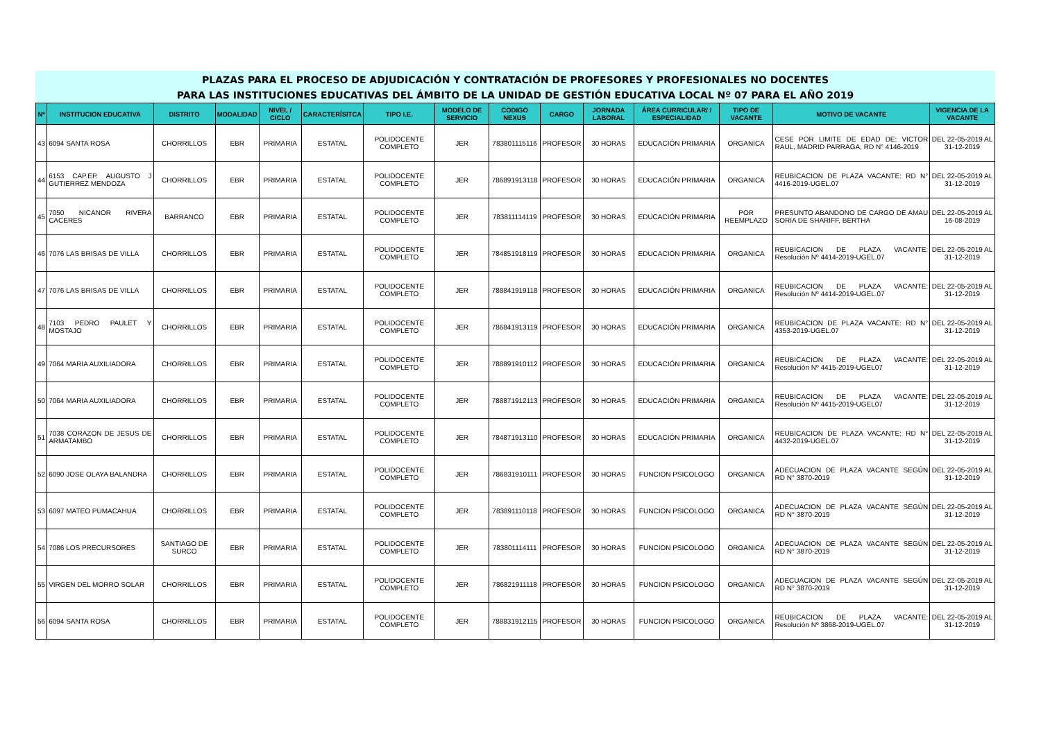PLAZAS PARA EL PROCESO DE ADJUDICACIÓN Y CONTRATACIÓN DE PROFESORES Y PROFESIONALES NO DOCENTES
PARA LAS INSTITUCIONES EDUCATIVAS DEL ÁMBITO DE LA UNIDAD DE GESTIÓN EDUCATIVA LOCAL Nº 07 PARA EL AÑO 2019
| Nº | INSTITUCION EDUCATIVA | DISTRITO | MODALIDAD | NIVEL / CICLO | CARACTERÍSITCA | TIPO I.E. | MODELO DE SERVICIO | CODIGO NEXUS | CARGO | JORNADA LABORAL | ÁREA CURRICULAR/ / ESPECIALIDAD | TIPO DE VACANTE | MOTIVO DE VACANTE | VIGENCIA DE LA VACANTE |
| --- | --- | --- | --- | --- | --- | --- | --- | --- | --- | --- | --- | --- | --- | --- |
| 43 | 6094 SANTA ROSA | CHORRILLOS | EBR | PRIMARIA | ESTATAL | POLIDOCENTE COMPLETO | JER | 783801115116 | PROFESOR | 30 HORAS | EDUCACIÓN PRIMARIA | ORGANICA | CESE POR LIMITE DE EDAD DE: VICTOR RAUL, MADRID PARRAGA, RD N° 4146-2019 | DEL 22-05-2019 AL 31-12-2019 |
| 44 | 6153 CAP.EP. AUGUSTO J GUTIERREZ MENDOZA | CHORRILLOS | EBR | PRIMARIA | ESTATAL | POLIDOCENTE COMPLETO | JER | 786891913118 | PROFESOR | 30 HORAS | EDUCACIÓN PRIMARIA | ORGANICA | REUBICACION DE PLAZA VACANTE: RD N° 4416-2019-UGEL.07 | DEL 22-05-2019 AL 31-12-2019 |
| 45 | 7050 NICANOR RIVERA CACERES | BARRANCO | EBR | PRIMARIA | ESTATAL | POLIDOCENTE COMPLETO | JER | 783811114119 | PROFESOR | 30 HORAS | EDUCACIÓN PRIMARIA | POR REEMPLAZO | PRESUNTO ABANDONO DE CARGO DE AMAU SORIA DE SHARIFF, BERTHA | DEL 22-05-2019 AL 16-08-2019 |
| 46 | 7076 LAS BRISAS DE VILLA | CHORRILLOS | EBR | PRIMARIA | ESTATAL | POLIDOCENTE COMPLETO | JER | 784851918119 | PROFESOR | 30 HORAS | EDUCACIÓN PRIMARIA | ORGANICA | REUBICACION DE PLAZA VACANTE: Resolución Nº 4414-2019-UGEL.07 | DEL 22-05-2019 AL 31-12-2019 |
| 47 | 7076 LAS BRISAS DE VILLA | CHORRILLOS | EBR | PRIMARIA | ESTATAL | POLIDOCENTE COMPLETO | JER | 788841919118 | PROFESOR | 30 HORAS | EDUCACIÓN PRIMARIA | ORGANICA | REUBICACION DE PLAZA VACANTE: Resolución Nº 4414-2019-UGEL.07 | DEL 22-05-2019 AL 31-12-2019 |
| 48 | 7103 PEDRO PAULET Y MOSTAJO | CHORRILLOS | EBR | PRIMARIA | ESTATAL | POLIDOCENTE COMPLETO | JER | 786841913119 | PROFESOR | 30 HORAS | EDUCACIÓN PRIMARIA | ORGANICA | REUBICACION DE PLAZA VACANTE: RD N° 4353-2019-UGEL.07 | DEL 22-05-2019 AL 31-12-2019 |
| 49 | 7064 MARIA AUXILIADORA | CHORRILLOS | EBR | PRIMARIA | ESTATAL | POLIDOCENTE COMPLETO | JER | 788891910112 | PROFESOR | 30 HORAS | EDUCACIÓN PRIMARIA | ORGANICA | REUBICACION DE PLAZA VACANTE: Resolución Nº 4415-2019-UGEL07 | DEL 22-05-2019 AL 31-12-2019 |
| 50 | 7064 MARIA AUXILIADORA | CHORRILLOS | EBR | PRIMARIA | ESTATAL | POLIDOCENTE COMPLETO | JER | 788871912113 | PROFESOR | 30 HORAS | EDUCACIÓN PRIMARIA | ORGANICA | REUBICACION DE PLAZA VACANTE: Resolución Nº 4415-2019-UGEL07 | DEL 22-05-2019 AL 31-12-2019 |
| 51 | 7038 CORAZON DE JESUS DE ARMATAMBO | CHORRILLOS | EBR | PRIMARIA | ESTATAL | POLIDOCENTE COMPLETO | JER | 784871913110 | PROFESOR | 30 HORAS | EDUCACIÓN PRIMARIA | ORGANICA | REUBICACION DE PLAZA VACANTE: RD N° 4432-2019-UGEL.07 | DEL 22-05-2019 AL 31-12-2019 |
| 52 | 6090 JOSE OLAYA BALANDRA | CHORRILLOS | EBR | PRIMARIA | ESTATAL | POLIDOCENTE COMPLETO | JER | 786831910111 | PROFESOR | 30 HORAS | FUNCION PSICOLOGO | ORGANICA | ADECUACION DE PLAZA VACANTE SEGÚN RD N° 3870-2019 | DEL 22-05-2019 AL 31-12-2019 |
| 53 | 6097 MATEO PUMACAHUA | CHORRILLOS | EBR | PRIMARIA | ESTATAL | POLIDOCENTE COMPLETO | JER | 783891110118 | PROFESOR | 30 HORAS | FUNCION PSICOLOGO | ORGANICA | ADECUACION DE PLAZA VACANTE SEGÚN RD N° 3870-2019 | DEL 22-05-2019 AL 31-12-2019 |
| 54 | 7086 LOS PRECURSORES | SANTIAGO DE SURCO | EBR | PRIMARIA | ESTATAL | POLIDOCENTE COMPLETO | JER | 783801114111 | PROFESOR | 30 HORAS | FUNCION PSICOLOGO | ORGANICA | ADECUACION DE PLAZA VACANTE SEGÚN RD N° 3870-2019 | DEL 22-05-2019 AL 31-12-2019 |
| 55 | VIRGEN DEL MORRO SOLAR | CHORRILLOS | EBR | PRIMARIA | ESTATAL | POLIDOCENTE COMPLETO | JER | 786821911118 | PROFESOR | 30 HORAS | FUNCION PSICOLOGO | ORGANICA | ADECUACION DE PLAZA VACANTE SEGÚN RD N° 3870-2019 | DEL 22-05-2019 AL 31-12-2019 |
| 56 | 6094 SANTA ROSA | CHORRILLOS | EBR | PRIMARIA | ESTATAL | POLIDOCENTE COMPLETO | JER | 788831912115 | PROFESOR | 30 HORAS | FUNCION PSICOLOGO | ORGANICA | REUBICACION DE PLAZA VACANTE: Resolución Nº 3868-2019-UGEL.07 | DEL 22-05-2019 AL 31-12-2019 |